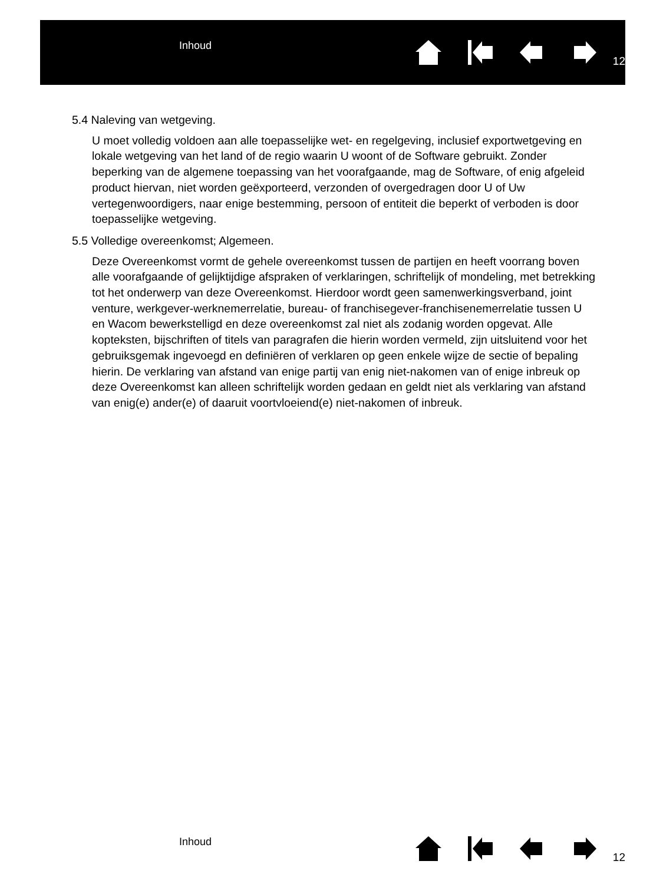Inhoud
12
5.4 Naleving van wetgeving.
U moet volledig voldoen aan alle toepasselijke wet- en regelgeving, inclusief exportwetgeving en lokale wetgeving van het land of de regio waarin U woont of de Software gebruikt. Zonder beperking van de algemene toepassing van het voorafgaande, mag de Software, of enig afgeleid product hiervan, niet worden geëxporteerd, verzonden of overgedragen door U of Uw vertegenwoordigers, naar enige bestemming, persoon of entiteit die beperkt of verboden is door toepasselijke wetgeving.
5.5 Volledige overeenkomst; Algemeen.
Deze Overeenkomst vormt de gehele overeenkomst tussen de partijen en heeft voorrang boven alle voorafgaande of gelijktijdige afspraken of verklaringen, schriftelijk of mondeling, met betrekking tot het onderwerp van deze Overeenkomst. Hierdoor wordt geen samenwerkingsverband, joint venture, werkgever-werknemerrelatie, bureau- of franchisegever-franchisenemerrelatie tussen U en Wacom bewerkstelligd en deze overeenkomst zal niet als zodanig worden opgevat. Alle kopteksten, bijschriften of titels van paragrafen die hierin worden vermeld, zijn uitsluitend voor het gebruiksgemak ingevoegd en definiëren of verklaren op geen enkele wijze de sectie of bepaling hierin. De verklaring van afstand van enige partij van enig niet-nakomen van of enige inbreuk op deze Overeenkomst kan alleen schriftelijk worden gedaan en geldt niet als verklaring van afstand van enig(e) ander(e) of daaruit voortvloeiend(e) niet-nakomen of inbreuk.
Inhoud
12